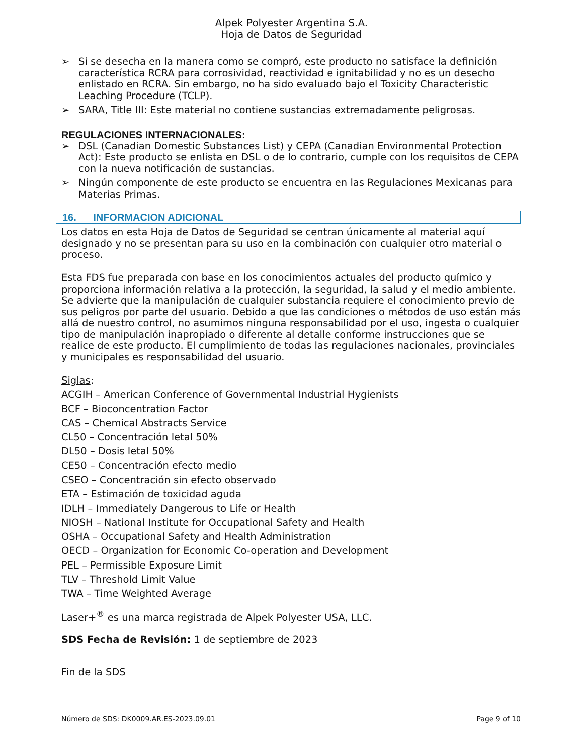Alpek Polyester Argentina S.A.
Hoja de Datos de Seguridad
➢ Si se desecha en la manera como se compró, este producto no satisface la definición característica RCRA para corrosividad, reactividad e ignitabilidad y no es un desecho enlistado en RCRA. Sin embargo, no ha sido evaluado bajo el Toxicity Characteristic Leaching Procedure (TCLP).
➢ SARA, Title III: Este material no contiene sustancias extremadamente peligrosas.
REGULACIONES INTERNACIONALES:
➢ DSL (Canadian Domestic Substances List) y CEPA (Canadian Environmental Protection Act): Este producto se enlista en DSL o de lo contrario, cumple con los requisitos de CEPA con la nueva notificación de sustancias.
➢ Ningún componente de este producto se encuentra en las Regulaciones Mexicanas para Materias Primas.
16. INFORMACION ADICIONAL
Los datos en esta Hoja de Datos de Seguridad se centran únicamente al material aquí designado y no se presentan para su uso en la combinación con cualquier otro material o proceso.
Esta FDS fue preparada con base en los conocimientos actuales del producto químico y proporciona información relativa a la protección, la seguridad, la salud y el medio ambiente. Se advierte que la manipulación de cualquier substancia requiere el conocimiento previo de sus peligros por parte del usuario. Debido a que las condiciones o métodos de uso están más allá de nuestro control, no asumimos ninguna responsabilidad por el uso, ingesta o cualquier tipo de manipulación inapropiado o diferente al detalle conforme instrucciones que se realice de este producto. El cumplimiento de todas las regulaciones nacionales, provinciales y municipales es responsabilidad del usuario.
Siglas:
ACGIH – American Conference of Governmental Industrial Hygienists
BCF – Bioconcentration Factor
CAS – Chemical Abstracts Service
CL50 – Concentración letal 50%
DL50 – Dosis letal 50%
CE50 – Concentración efecto medio
CSEO – Concentración sin efecto observado
ETA – Estimación de toxicidad aguda
IDLH – Immediately Dangerous to Life or Health
NIOSH – National Institute for Occupational Safety and Health
OSHA – Occupational Safety and Health Administration
OECD – Organization for Economic Co-operation and Development
PEL – Permissible Exposure Limit
TLV – Threshold Limit Value
TWA – Time Weighted Average
Laser+<sup>®</sup> es una marca registrada de Alpek Polyester USA, LLC.
SDS Fecha de Revisión: 1 de septiembre de 2023
Fin de la SDS
Número de SDS: DK0009.AR.ES-2023.09.01 Page 9 of 10